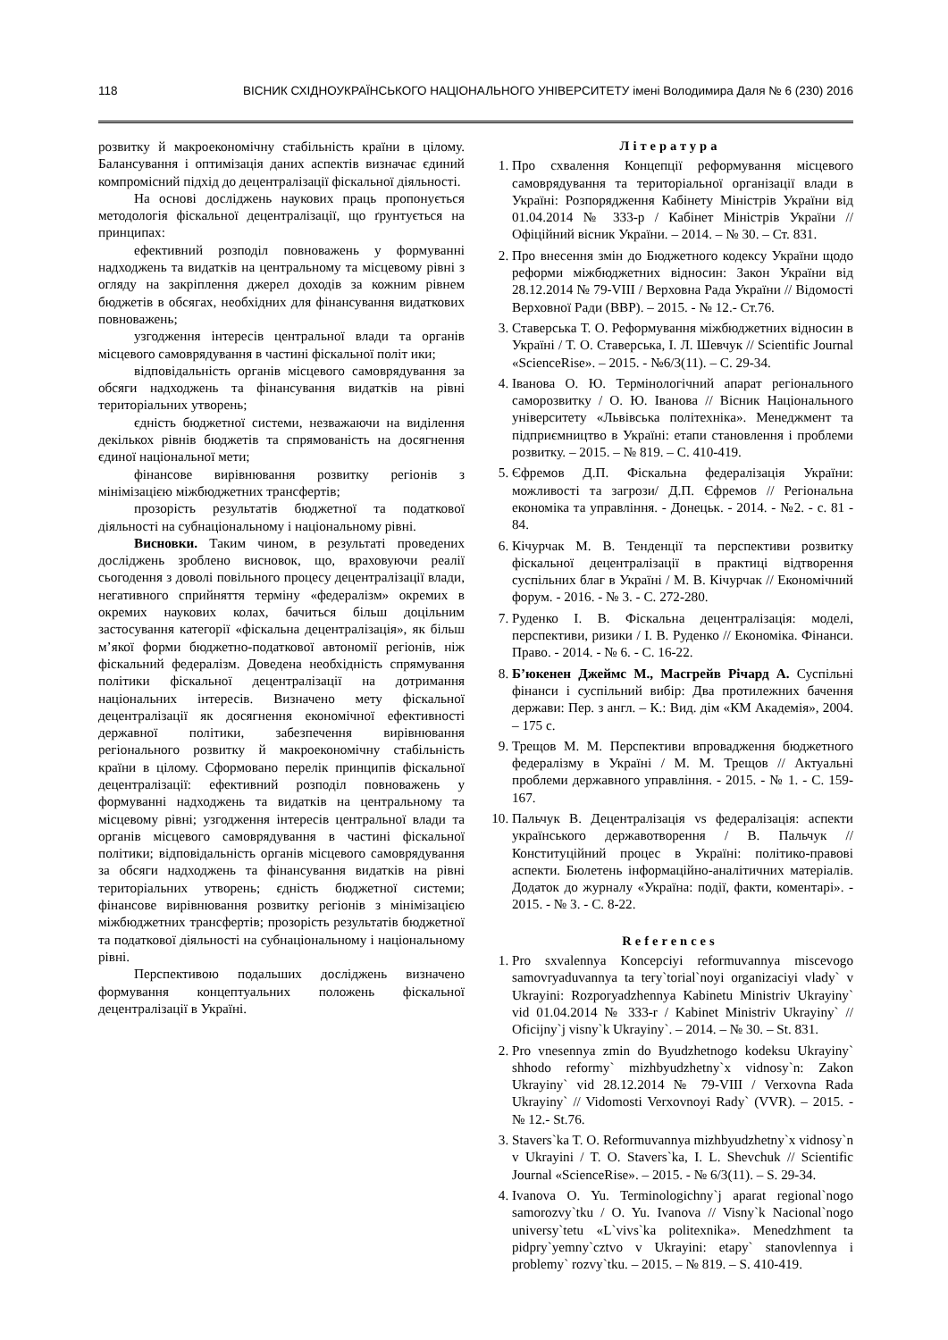118 ВІСНИК СХІДНОУКРАЇНСЬКОГО НАЦІОНАЛЬНОГО УНІВЕРСИТЕТУ імені Володимира Даля № 6 (230) 2016
розвитку й макроекономічну стабільність країни в цілому. Балансування і оптимізація даних аспектів визначає єдиний компромісний підхід до децентралізації фіскальної діяльності.
На основі досліджень наукових праць пропонується методологія фіскальної децентралізації, що ґрунтується на принципах:
ефективний розподіл повноважень у формуванні надходжень та видатків на центральному та місцевому рівні з огляду на закріплення джерел доходів за кожним рівнем бюджетів в обсягах, необхідних для фінансування видаткових повноважень;
узгодження інтересів центральної влади та органів місцевого самоврядування в частині фіскальної політ ики;
відповідальність органів місцевого самоврядування за обсяги надходжень та фінансування видатків на рівні територіальних утворень;
єдність бюджетної системи, незважаючи на виділення декількох рівнів бюджетів та спрямованість на досягнення єдиної національної мети;
фінансове вирівнювання розвитку регіонів з мінімізацією міжбюджетних трансфертів;
прозорість результатів бюджетної та податкової діяльності на субнаціональному і національному рівні.
Висновки. Таким чином, в результаті проведених досліджень зроблено висновок, що, враховуючи реалії сьогодення з доволі повільного процесу децентралізації влади, негативного сприйняття терміну «федералізм» окремих в окремих наукових колах, бачиться більш доцільним застосування категорії «фіскальна децентралізація», як більш м’якої форми бюджетно-податкової автономії регіонів, ніж фіскальний федералізм. Доведена необхідність спрямування політики фіскальної децентралізації на дотримання національних інтересів. Визначено мету фіскальної децентралізації як досягнення економічної ефективності державної політики, забезпечення вирівнювання регіонального розвитку й макроекономічну стабільність країни в цілому. Сформовано перелік принципів фіскальної децентралізації: ефективний розподіл повноважень у формуванні надходжень та видатків на центральному та місцевому рівні; узгодження інтересів центральної влади та органів місцевого самоврядування в частині фіскальної політики; відповідальність органів місцевого самоврядування за обсяги надходжень та фінансування видатків на рівні територіальних утворень; єдність бюджетної системи; фінансове вирівнювання розвитку регіонів з мінімізацією міжбюджетних трансфертів; прозорість результатів бюджетної та податкової діяльності на субнаціональному і національному рівні.
Перспективою подальших досліджень визначено формування концептуальних положень фіскальної децентралізації в Україні.
Література
1. Про схвалення Концепції реформування місцевого самоврядування та територіальної організації влади в Україні: Розпорядження Кабінету Міністрів України від 01.04.2014 № 333-р / Кабінет Міністрів України // Офіційний вісник України. – 2014. – № 30. – Ст. 831.
2. Про внесення змін до Бюджетного кодексу України щодо реформи міжбюджетних відносин: Закон України від 28.12.2014 № 79-VIII / Верховна Рада України // Відомості Верховної Ради (ВВР). – 2015. - № 12.- Ст.76.
3. Ставерська Т. О. Реформування міжбюджетних відносин в Україні / Т. О. Ставерська, І. Л. Шевчук // Scientific Journal «ScienceRise». – 2015. - №6/3(11). – С. 29-34.
4. Іванова О. Ю. Термінологічний апарат регіонального саморозвитку / О. Ю. Іванова // Вісник Національного університету «Львівська політехніка». Менеджмент та підприємництво в Україні: етапи становлення і проблеми розвитку. – 2015. – № 819. – С. 410-419.
5. Єфремов Д.П. Фіскальна федералізація України: можливості та загрози/ Д.П. Єфремов // Регіональна економіка та управління. - Донецьк. - 2014. - №2. - с. 81 - 84.
6. Кічурчак М. В. Тенденції та перспективи розвитку фіскальної децентралізації в практиці відтворення суспільних благ в Україні / М. В. Кічурчак // Економічний форум. - 2016. - № 3. - С. 272-280.
7. Руденко І. В. Фіскальна децентралізація: моделі, перспективи, ризики / І. В. Руденко // Економіка. Фінанси. Право. - 2014. - № 6. - С. 16-22.
8. Б’юкенен Джеймс М., Масгрейв Річард А. Суспільні фінанси і суспільний вибір: Два протилежних бачення держави: Пер. з англ. – К.: Вид. дім «КМ Академія», 2004. – 175 с.
9. Трещов М. М. Перспективи впровадження бюджетного федералізму в Україні / М. М. Трещов // Актуальні проблеми державного управління. - 2015. - № 1. - С. 159-167.
10. Пальчук В. Децентралізація vs федералізація: аспекти українського державотворення / В. Пальчук // Конституційний процес в Україні: політико-правові аспекти. Бюлетень інформаційно-аналітичних матеріалів. Додаток до журналу «Україна: події, факти, коментарі». - 2015. - № 3. - С. 8-22.
References
1. Pro sxvalennya Koncepciyi reformuvannya miscevogo samovryaduvannya ta tery`torial`noyi organizaciyi vlady` v Ukrayini: Rozporyadzhennya Kabinetu Ministriv Ukrayiny` vid 01.04.2014 № 333-r / Kabinet Ministriv Ukrayiny` // Oficijny`j visny`k Ukrayiny`. – 2014. – № 30. – St. 831.
2. Pro vnesennya zmin do Byudzhetnogo kodeksu Ukrayiny` shhodo reformy` mizhbyudzhetny`x vidnosy`n: Zakon Ukrayiny` vid 28.12.2014 № 79-VIII / Verxovna Rada Ukrayiny` // Vidomosti Verxovnoyi Rady` (VVR). – 2015. - № 12.- St.76.
3. Stavers`ka T. O. Reformuvannya mizhbyudzhetny`x vidnosy`n v Ukrayini / T. O. Stavers`ka, I. L. Shevchuk // Scientific Journal «ScienceRise». – 2015. - № 6/3(11). – S. 29-34.
4. Ivanova O. Yu. Terminologichny`j aparat regional`nogo samorozvy`tku / O. Yu. Ivanova // Visny`k Nacional`nogo universy`tetu «L`vivs`ka politexnika». Menedzhment ta pidpry`yemny`cztvo v Ukrayini: etapy` stanovlennya i problemy` rozvy`tku. – 2015. – № 819. – S. 410-419.